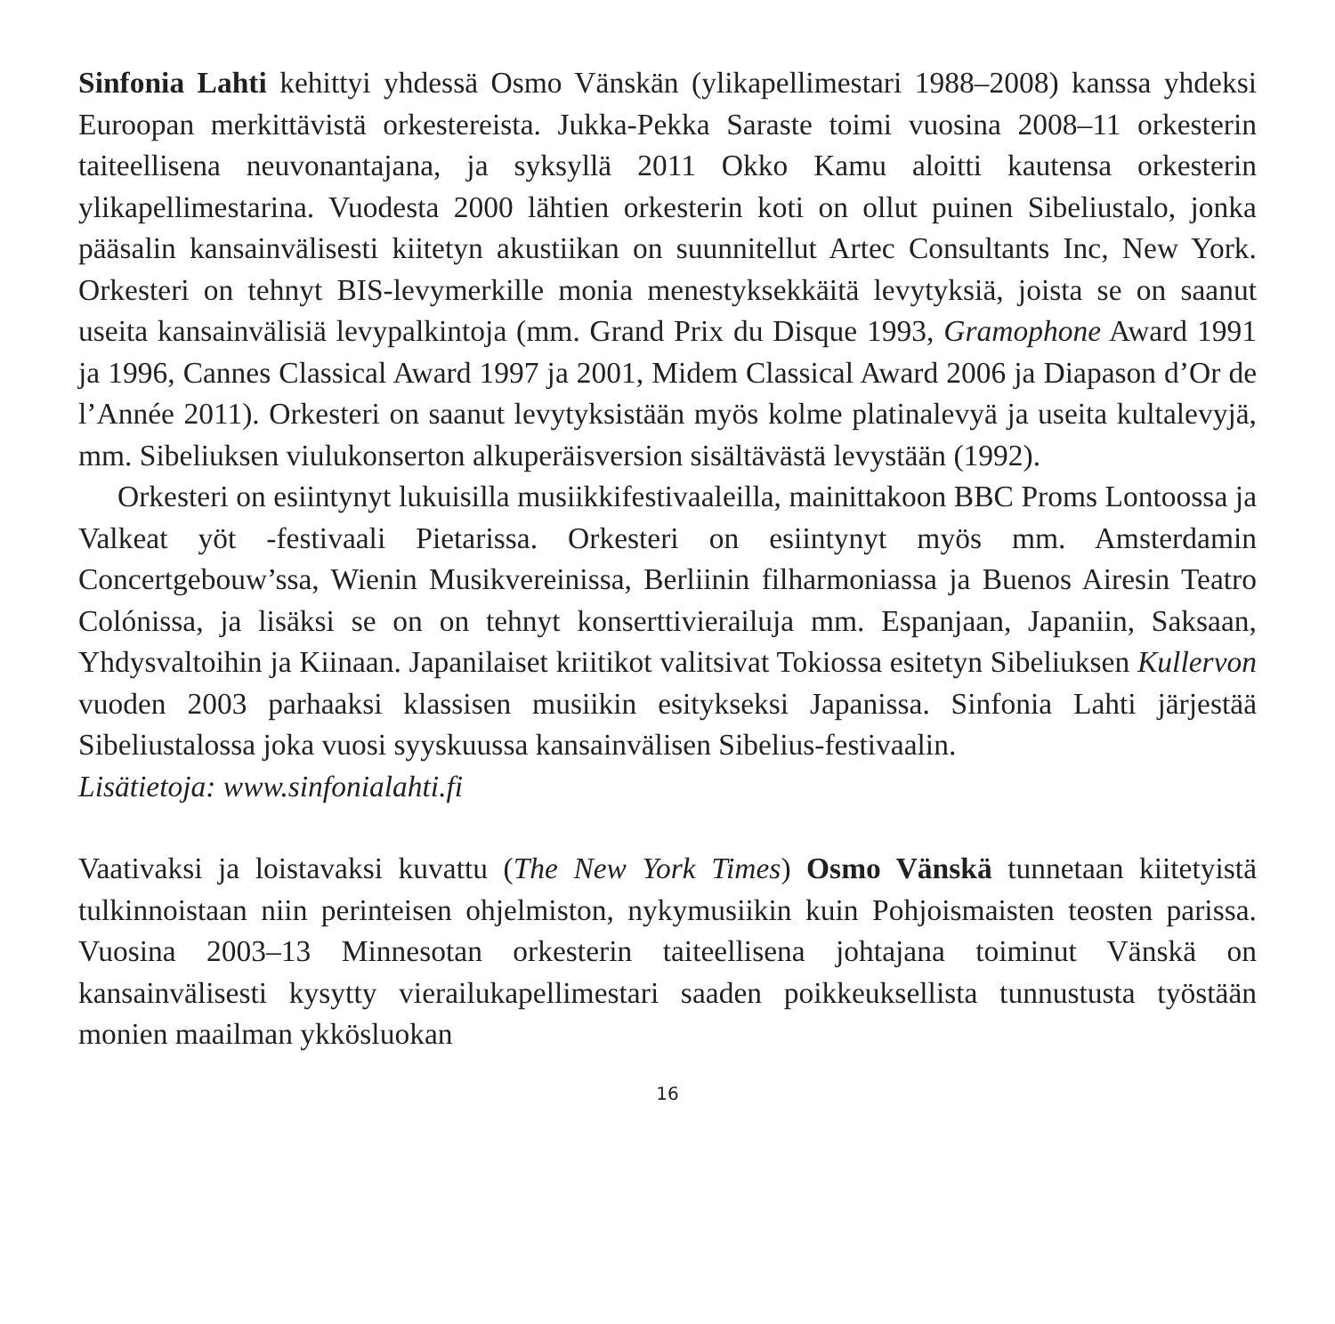Sinfonia Lahti kehittyi yhdessä Osmo Vänskän (ylikapellimestari 1988–2008) kanssa yhdeksi Euroopan merkittävistä orkestereista. Jukka-Pekka Saraste toimi vuosina 2008–11 orkesterin taiteellisena neuvonantajana, ja syksyllä 2011 Okko Kamu aloitti kautensa orkesterin ylikapellimestarina. Vuodesta 2000 lähtien orkesterin koti on ollut puinen Sibeliustalo, jonka pääsalin kansainvälisesti kiitetyn akustiikan on suunnitellut Artec Consultants Inc, New York. Orkesteri on tehnyt BIS-levymerkille monia menestyksekkäitä levytyksiä, joista se on saanut useita kansainvälisiä levypalkintoja (mm. Grand Prix du Disque 1993, Gramophone Award 1991 ja 1996, Cannes Classical Award 1997 ja 2001, Midem Classical Award 2006 ja Diapason d’Or de l’Année 2011). Orkesteri on saanut levytyksistään myös kolme platinalevyä ja useita kultalevyjä, mm. Sibeliuksen viulukonserton alkuperäisversion sisältävästä levystään (1992).
Orkesteri on esiintynyt lukuisilla musiikkifestivaaleilla, mainittakoon BBC Proms Lontoossa ja Valkeat yöt -festivaali Pietarissa. Orkesteri on esiintynyt myös mm. Amsterdamin Concertgebouw’ssa, Wienin Musikvereinissa, Berliinin filharmoniassa ja Buenos Airesin Teatro Colónissa, ja lisäksi se on on tehnyt konserttivierailuja mm. Espanjaan, Japaniin, Saksaan, Yhdysvaltoihin ja Kiinaan. Japanilaiset kriitikot valitsivat Tokiossa esitetyn Sibeliuksen Kullervon vuoden 2003 parhaaksi klassisen musiikin esitykseksi Japanissa. Sinfonia Lahti järjestää Sibeliustalossa joka vuosi syyskuussa kansainvälisen Sibelius-festivaalin.
Lisätietoja: www.sinfonialahti.fi
Vaativaksi ja loistavaksi kuvattu (The New York Times) Osmo Vänskä tunnetaan kiitetyistä tulkinnoistaan niin perinteisen ohjelmiston, nykymusiikin kuin Pohjoismaisten teosten parissa. Vuosina 2003–13 Minnesotan orkesterin taiteellisena johtajana toiminut Vänskä on kansainvälisesti kysytty vierailukapellimestari saaden poikkeuksellista tunnustusta työstään monien maailman ykkösluokan
16